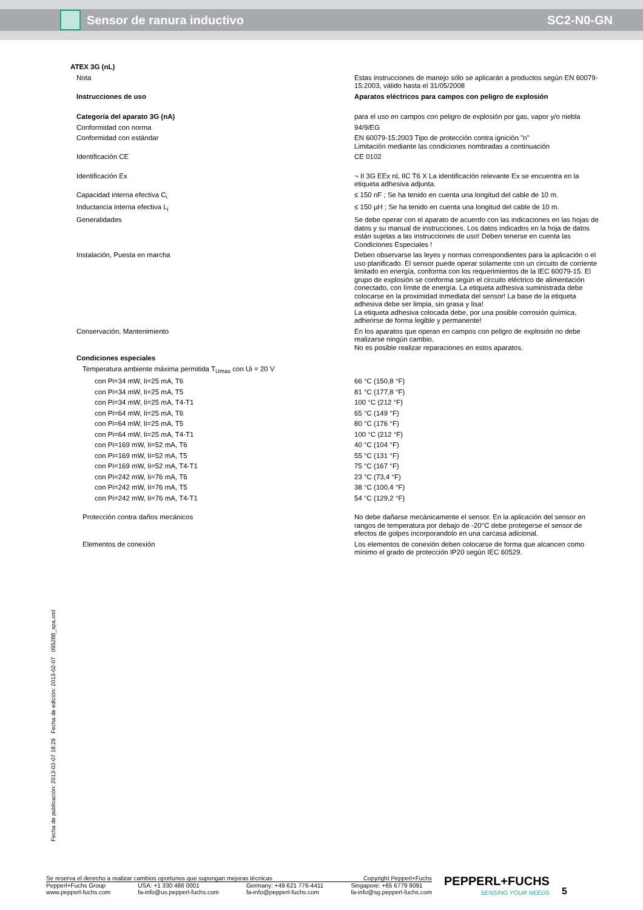Sensor de ranura inductivo SC2-N0-GN
| ATEX 3G (nL) | |
| Nota | Estas instrucciones de manejo sólo se aplicarán a productos según EN 60079-15:2003, válido hasta el 31/05/2008 |
| Instrucciones de uso | Aparatos eléctricos para campos con peligro de explosión |
| Categoría del aparato 3G (nA) | para el uso en campos con peligro de explosión por gas, vapor y/o niebla |
| Conformidad con norma | 94/9/EG |
| Conformidad con estándar | EN 60079-15:2003 Tipo de protección contra ignición "n" Limitación mediante las condiciones nombradas a continuación |
| Identificación CE | CE 0102 |
| Identificación Ex | ¬ II 3G EEx nL IIC T6 X La identificación relevante Ex se encuentra en la etiqueta adhesiva adjunta. |
| Capacidad interna efectiva C<sub>i</sub> | ≤ 150 nF ; Se ha tenido en cuenta una longitud del cable de 10 m. |
| Inductancia interna efectiva L<sub>i</sub> | ≤ 150 µH ; Se ha tenido en cuenta una longitud del cable de 10 m. |
| Generalidades | Se debe operar con el aparato de acuerdo con las indicaciones en las hojas de datos y su manual de instrucciones. Los datos indicados en la hoja de datos están sujetas a las instrucciones de uso! Deben tenerse en cuenta las Condiciones Especiales ! |
| Instalación, Puesta en marcha | Deben observarse las leyes y normas correspondientes para la aplicación o el uso planificado. El sensor puede operar solamente con un circuito de corriente limitado en energía, conforma con los requerimientos de la IEC 60079-15. El grupo de explosión se conforma según el circuito eléctrico de alimentación conectado, con límite de energía. La etiqueta adhesiva suministrada debe colocarse en la proximidad inmediata del sensor! La base de la etiqueta adhesiva debe ser limpia, sin grasa y lisa! La etiqueta adhesiva colocada debe, por una posible corrosión química, adherirse de forma legible y permanente! |
| Conservación, Mantenimiento | En los aparatos que operan en campos con peligro de explosión no debe realizarse ningún cambio. No es posible realizar reparaciones en estos aparatos. |
| Condiciones especiales | |
| Temperatura ambiente máxima permitida T<sub>Umax</sub> con Ui = 20 V | |
| con Pi=34 mW, Ii=25 mA, T6 | 66 °C (150,8 °F) |
| con Pi=34 mW, Ii=25 mA, T5 | 81 °C (177,8 °F) |
| con Pi=34 mW, Ii=25 mA, T4-T1 | 100 °C (212 °F) |
| con Pi=64 mW, Ii=25 mA, T6 | 65 °C (149 °F) |
| con Pi=64 mW, Ii=25 mA, T5 | 80 °C (176 °F) |
| con Pi=64 mW, Ii=25 mA, T4-T1 | 100 °C (212 °F) |
| con Pi=169 mW, Ii=52 mA, T6 | 40 °C (104 °F) |
| con Pi=169 mW, Ii=52 mA, T5 | 55 °C (131 °F) |
| con Pi=169 mW, Ii=52 mA, T4-T1 | 75 °C (167 °F) |
| con Pi=242 mW, Ii=76 mA, T6 | 23 °C (73,4 °F) |
| con Pi=242 mW, Ii=76 mA, T5 | 38 °C (100,4 °F) |
| con Pi=242 mW, Ii=76 mA, T4-T1 | 54 °C (129,2 °F) |
| Protección contra daños mecánicos | No debe dañarse mecánicamente el sensor. En la aplicación del sensor en rangos de temperatura por debajo de -20°C debe protegerse el sensor de efectos de golpes incorporandolo en una carcasa adicional. |
| Elementos de conexión | Los elementos de conexión deben colocarse de forma que alcancen como mínimo el grado de protección IP20 según IEC 60529. |
Fecha de publicación: 2013-02-07 18:29 Fecha de edición: 2013-02-07 095288_spa.xml
Se reserva el derecho a realizar cambios oportunos que supongan mejoras técnicas Copyright Pepperl+Fuchs
Pepperl+Fuchs Group
www.pepperl-fuchs.com USA: +1 330 486 0001
fa-info@us.pepperl-fuchs.com Germany: +49 621 776-4411
fa-info@pepperl-fuchs.com Singapore: +65 6779 9091
fa-info@sg.pepperl-fuchs.com
PEPPERL+FUCHS
SENSING YOUR NEEDS
5